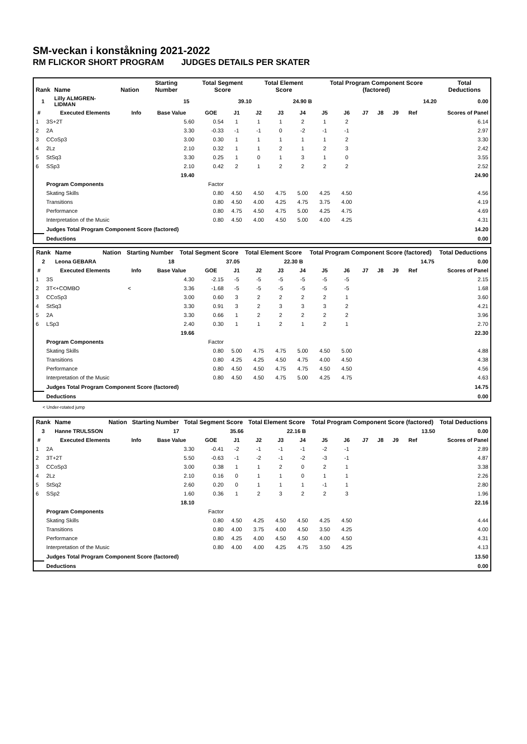SM-veckan i konståkning 2021-2022
RM FLICKOR SHORT PROGRAM JUDGES DETAILS PER SKATER
| Rank | Name | Nation | Starting Number | Total Segment Score | Total Element Score | Total Program Component Score (factored) | Total Deductions |
| --- | --- | --- | --- | --- | --- | --- | --- |
| 1 | Lilly ALMGREN-LIDMAN | | 15 | 39.10 | 24.90 B | 14.20 | 0.00 |
| # | Executed Elements | Info | Base Value | GOE | J1 | J2 | J3 | J4 | J5 | J6 | J7 | J8 | J9 | Ref | Scores of Panel |
| --- | --- | --- | --- | --- | --- | --- | --- | --- | --- | --- | --- | --- | --- | --- | --- |
| 1 | 3S+2T | | 5.60 | 0.54 | 1 | 1 | 1 | 2 | 1 | 2 | | | | | 6.14 |
| 2 | 2A | | 3.30 | -0.33 | -1 | -1 | 0 | -2 | -1 | -1 | | | | | 2.97 |
| 3 | CCoSp3 | | 3.00 | 0.30 | 1 | 1 | 1 | 1 | 1 | 2 | | | | | 3.30 |
| 4 | 2Lz | | 2.10 | 0.32 | 1 | 1 | 2 | 1 | 2 | 3 | | | | | 2.42 |
| 5 | StSq3 | | 3.30 | 0.25 | 1 | 0 | 1 | 3 | 1 | 0 | | | | | 3.55 |
| 6 | SSp3 | | 2.10 | 0.42 | 2 | 1 | 2 | 2 | 2 | 2 | | | | | 2.52 |
| | | | 19.40 | | | | | | | | | | | | 24.90 |
| | Program Components | | | Factor | | | | | | | | | | | |
| | Skating Skills | | | 0.80 | 4.50 | 4.50 | 4.75 | 5.00 | 4.25 | 4.50 | | | | | 4.56 |
| | Transitions | | | 0.80 | 4.50 | 4.00 | 4.25 | 4.75 | 3.75 | 4.00 | | | | | 4.19 |
| | Performance | | | 0.80 | 4.75 | 4.50 | 4.75 | 5.00 | 4.25 | 4.75 | | | | | 4.69 |
| | Interpretation of the Music | | | 0.80 | 4.50 | 4.00 | 4.50 | 5.00 | 4.00 | 4.25 | | | | | 4.31 |
| | Judges Total Program Component Score (factored) | | | | | | | | | | | | | | 14.20 |
| | Deductions | | | | | | | | | | | | | | 0.00 |
| Rank | Name | Nation | Starting Number | Total Segment Score | Total Element Score | Total Program Component Score (factored) | Total Deductions |
| --- | --- | --- | --- | --- | --- | --- | --- |
| 2 | Leona GEBARA | | 18 | 37.05 | 22.30 B | 14.75 | 0.00 |
| # | Executed Elements | Info | Base Value | GOE | J1 | J2 | J3 | J4 | J5 | J6 | J7 | J8 | J9 | Ref | Scores of Panel |
| --- | --- | --- | --- | --- | --- | --- | --- | --- | --- | --- | --- | --- | --- | --- | --- |
| 1 | 3S | | 4.30 | -2.15 | -5 | -5 | -5 | -5 | -5 | -5 | | | | | 2.15 |
| 2 | 3T<+COMBO | < | 3.36 | -1.68 | -5 | -5 | -5 | -5 | -5 | -5 | | | | | 1.68 |
| 3 | CCoSp3 | | 3.00 | 0.60 | 3 | 2 | 2 | 2 | 2 | 1 | | | | | 3.60 |
| 4 | StSq3 | | 3.30 | 0.91 | 3 | 2 | 3 | 3 | 3 | 2 | | | | | 4.21 |
| 5 | 2A | | 3.30 | 0.66 | 1 | 2 | 2 | 2 | 2 | 2 | | | | | 3.96 |
| 6 | LSp3 | | 2.40 | 0.30 | 1 | 1 | 2 | 1 | 2 | 1 | | | | | 2.70 |
| | | | 19.66 | | | | | | | | | | | | 22.30 |
| | Program Components | | | Factor | | | | | | | | | | | |
| | Skating Skills | | | 0.80 | 5.00 | 4.75 | 4.75 | 5.00 | 4.50 | 5.00 | | | | | 4.88 |
| | Transitions | | | 0.80 | 4.25 | 4.25 | 4.50 | 4.75 | 4.00 | 4.50 | | | | | 4.38 |
| | Performance | | | 0.80 | 4.50 | 4.50 | 4.75 | 4.75 | 4.50 | 4.50 | | | | | 4.56 |
| | Interpretation of the Music | | | 0.80 | 4.50 | 4.50 | 4.75 | 5.00 | 4.25 | 4.75 | | | | | 4.63 |
| | Judges Total Program Component Score (factored) | | | | | | | | | | | | | | 14.75 |
| | Deductions | | | | | | | | | | | | | | 0.00 |
< Under-rotated jump
| Rank | Name | Nation | Starting Number | Total Segment Score | Total Element Score | Total Program Component Score (factored) | Total Deductions |
| --- | --- | --- | --- | --- | --- | --- | --- |
| 3 | Hanne TRULSSON | | 17 | 35.66 | 22.16 B | 13.50 | 0.00 |
| # | Executed Elements | Info | Base Value | GOE | J1 | J2 | J3 | J4 | J5 | J6 | J7 | J8 | J9 | Ref | Scores of Panel |
| --- | --- | --- | --- | --- | --- | --- | --- | --- | --- | --- | --- | --- | --- | --- | --- |
| 1 | 2A | | 3.30 | -0.41 | -2 | -1 | -1 | -1 | -2 | -1 | | | | | 2.89 |
| 2 | 3T+2T | | 5.50 | -0.63 | -1 | -2 | -1 | -2 | -3 | -1 | | | | | 4.87 |
| 3 | CCoSp3 | | 3.00 | 0.38 | 1 | 1 | 2 | 0 | 2 | 1 | | | | | 3.38 |
| 4 | 2Lz | | 2.10 | 0.16 | 0 | 1 | 1 | 0 | 1 | 1 | | | | | 2.26 |
| 5 | StSq2 | | 2.60 | 0.20 | 0 | 1 | 1 | 1 | -1 | 1 | | | | | 2.80 |
| 6 | SSp2 | | 1.60 | 0.36 | 1 | 2 | 3 | 2 | 2 | 3 | | | | | 1.96 |
| | | | 18.10 | | | | | | | | | | | | 22.16 |
| | Program Components | | | Factor | | | | | | | | | | | |
| | Skating Skills | | | 0.80 | 4.50 | 4.25 | 4.50 | 4.50 | 4.25 | 4.50 | | | | | 4.44 |
| | Transitions | | | 0.80 | 4.00 | 3.75 | 4.00 | 4.50 | 3.50 | 4.25 | | | | | 4.00 |
| | Performance | | | 0.80 | 4.25 | 4.00 | 4.50 | 4.50 | 4.00 | 4.50 | | | | | 4.31 |
| | Interpretation of the Music | | | 0.80 | 4.00 | 4.00 | 4.25 | 4.75 | 3.50 | 4.25 | | | | | 4.13 |
| | Judges Total Program Component Score (factored) | | | | | | | | | | | | | | 13.50 |
| | Deductions | | | | | | | | | | | | | | 0.00 |